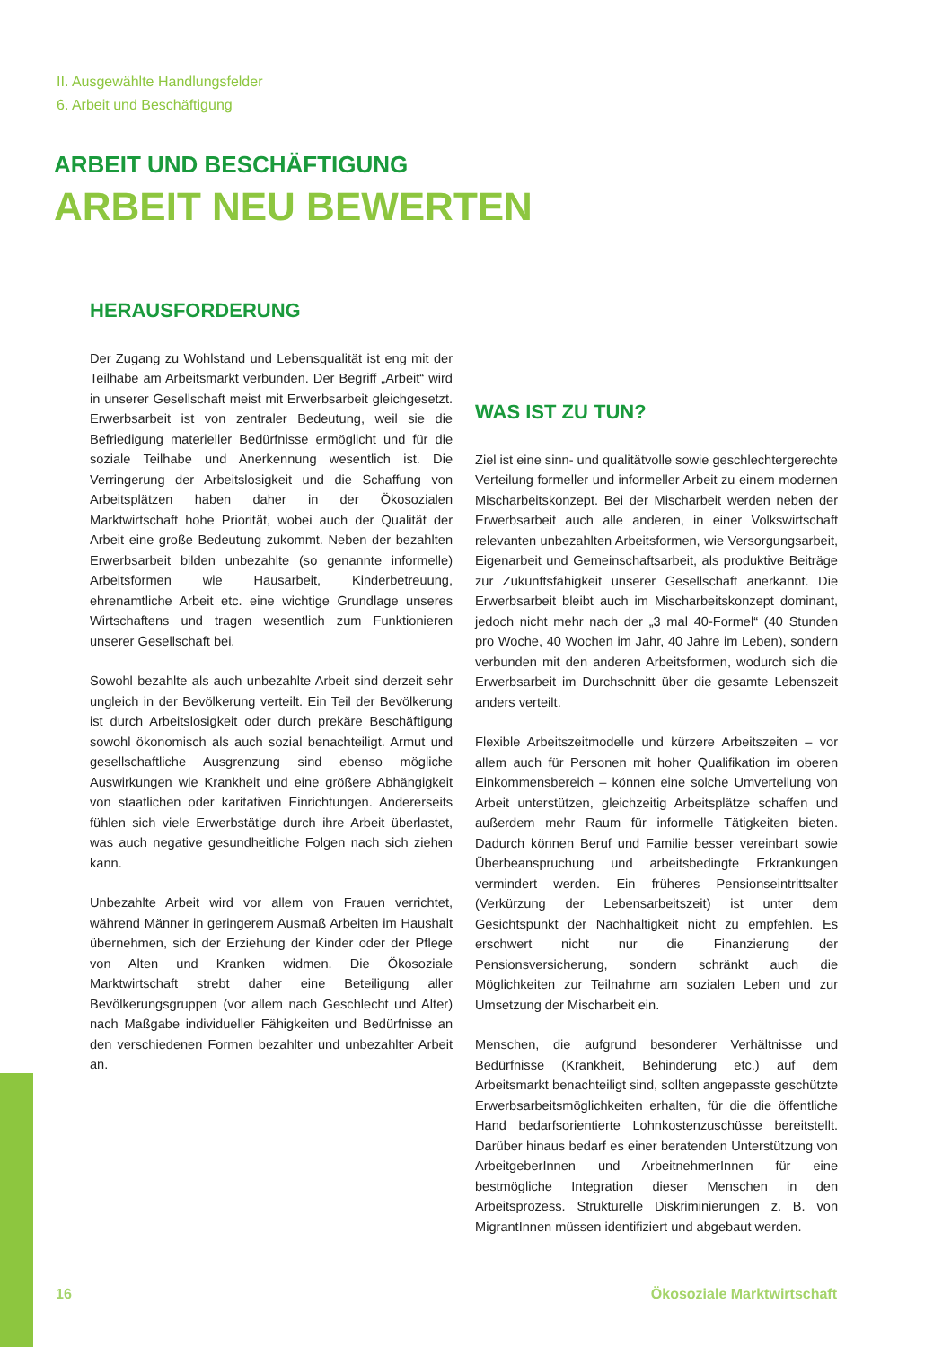II. Ausgewählte Handlungsfelder
6. Arbeit und Beschäftigung
ARBEIT UND BESCHÄFTIGUNG
ARBEIT NEU BEWERTEN
HERAUSFORDERUNG
Der Zugang zu Wohlstand und Lebensqualität ist eng mit der Teilhabe am Arbeitsmarkt verbunden. Der Begriff „Arbeit“ wird in unserer Gesellschaft meist mit Erwerbsarbeit gleichgesetzt. Erwerbsarbeit ist von zentraler Bedeutung, weil sie die Befriedigung materieller Bedürfnisse ermöglicht und für die soziale Teilhabe und Anerkennung wesentlich ist. Die Verringerung der Arbeitslosigkeit und die Schaffung von Arbeitsplätzen haben daher in der Ökosozialen Marktwirtschaft hohe Priorität, wobei auch der Qualität der Arbeit eine große Bedeutung zukommt. Neben der bezahlten Erwerbsarbeit bilden unbezahlte (so genannte informelle) Arbeitsformen wie Hausarbeit, Kinderbetreuung, ehrenamtliche Arbeit etc. eine wichtige Grundlage unseres Wirtschaftens und tragen wesentlich zum Funktionieren unserer Gesellschaft bei.
Sowohl bezahlte als auch unbezahlte Arbeit sind derzeit sehr ungleich in der Bevölkerung verteilt. Ein Teil der Bevölkerung ist durch Arbeitslosigkeit oder durch prekäre Beschäftigung sowohl ökonomisch als auch sozial benachteiligt. Armut und gesellschaftliche Ausgrenzung sind ebenso mögliche Auswirkungen wie Krankheit und eine größere Abhängigkeit von staatlichen oder karitativen Einrichtungen. Andererseits fühlen sich viele Erwerbstätige durch ihre Arbeit überlastet, was auch negative gesundheitliche Folgen nach sich ziehen kann.
Unbezahlte Arbeit wird vor allem von Frauen verrichtet, während Männer in geringerem Ausmaß Arbeiten im Haushalt übernehmen, sich der Erziehung der Kinder oder der Pflege von Alten und Kranken widmen. Die Ökosoziale Marktwirtschaft strebt daher eine Beteiligung aller Bevölkerungsgruppen (vor allem nach Geschlecht und Alter) nach Maßgabe individueller Fähigkeiten und Bedürfnisse an den verschiedenen Formen bezahlter und unbezahlter Arbeit an.
WAS IST ZU TUN?
Ziel ist eine sinn- und qualitätvolle sowie geschlechtergerechte Verteilung formeller und informeller Arbeit zu einem modernen Mischarbeitskonzept. Bei der Mischarbeit werden neben der Erwerbsarbeit auch alle anderen, in einer Volkswirtschaft relevanten unbezahlten Arbeitsformen, wie Versorgungsarbeit, Eigenarbeit und Gemeinschaftsarbeit, als produktive Beiträge zur Zukunftsfähigkeit unserer Gesellschaft anerkannt. Die Erwerbsarbeit bleibt auch im Mischarbeitskonzept dominant, jedoch nicht mehr nach der „3 mal 40-Formel“ (40 Stunden pro Woche, 40 Wochen im Jahr, 40 Jahre im Leben), sondern verbunden mit den anderen Arbeitsformen, wodurch sich die Erwerbsarbeit im Durchschnitt über die gesamte Lebenszeit anders verteilt.
Flexible Arbeitszeitmodelle und kürzere Arbeitszeiten – vor allem auch für Personen mit hoher Qualifikation im oberen Einkommensbereich – können eine solche Umverteilung von Arbeit unterstützen, gleichzeitig Arbeitsplätze schaffen und außerdem mehr Raum für informelle Tätigkeiten bieten. Dadurch können Beruf und Familie besser vereinbart sowie Überbeanspruchung und arbeitsbedingte Erkrankungen vermindert werden. Ein früheres Pensionseintrittsalter (Verkürzung der Lebensarbeitszeit) ist unter dem Gesichtspunkt der Nachhaltigkeit nicht zu empfehlen. Es erschwert nicht nur die Finanzierung der Pensionsversicherung, sondern schränkt auch die Möglichkeiten zur Teilnahme am sozialen Leben und zur Umsetzung der Mischarbeit ein.
Menschen, die aufgrund besonderer Verhältnisse und Bedürfnisse (Krankheit, Behinderung etc.) auf dem Arbeitsmarkt benachteiligt sind, sollten angepasste geschützte Erwerbsarbeitsmöglichkeiten erhalten, für die die öffentliche Hand bedarfsorientierte Lohnkostenzuschüsse bereitstellt. Darüber hinaus bedarf es einer beratenden Unterstützung von ArbeitgeberInnen und ArbeitnehmerInnen für eine bestmögliche Integration dieser Menschen in den Arbeitsprozess. Strukturelle Diskriminierungen z. B. von MigrantInnen müssen identifiziert und abgebaut werden.
16 Ökosoziale Marktwirtschaft